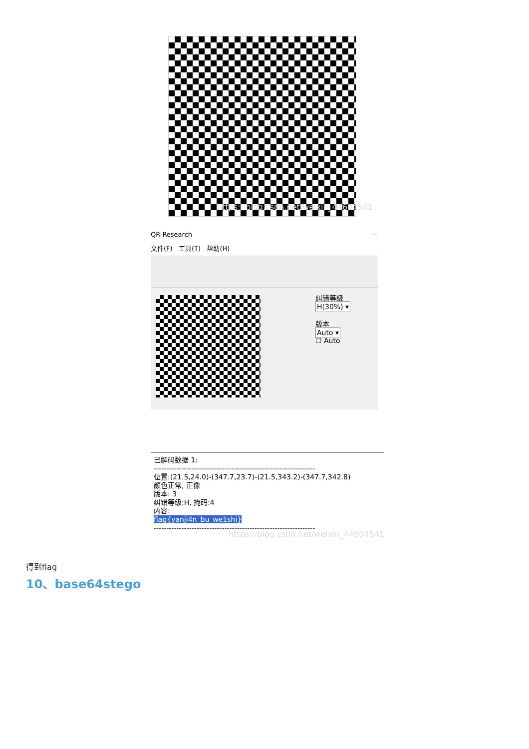https://blog.csdn.net/weixin_44604541
QR Research —
文件(F) 工具(T) 帮助(H)
纠错等级
H(30%) ▾
版本
Auto ▾
☐ Auto
已解码数据 1:
----------------------------------------------------------------
位置:(21.5,24.0)-(347.7,23.7)-(21.5,343.2)-(347.7,342.8)
颜色正常, 正像
版本: 3
纠错等级:H, 掩码:4
内容:
flag{yanji4n_bu_we1shi}
----------------------------------------------------------------
https://blog.csdn.net/weixin_44604541
得到flag
10、base64stego